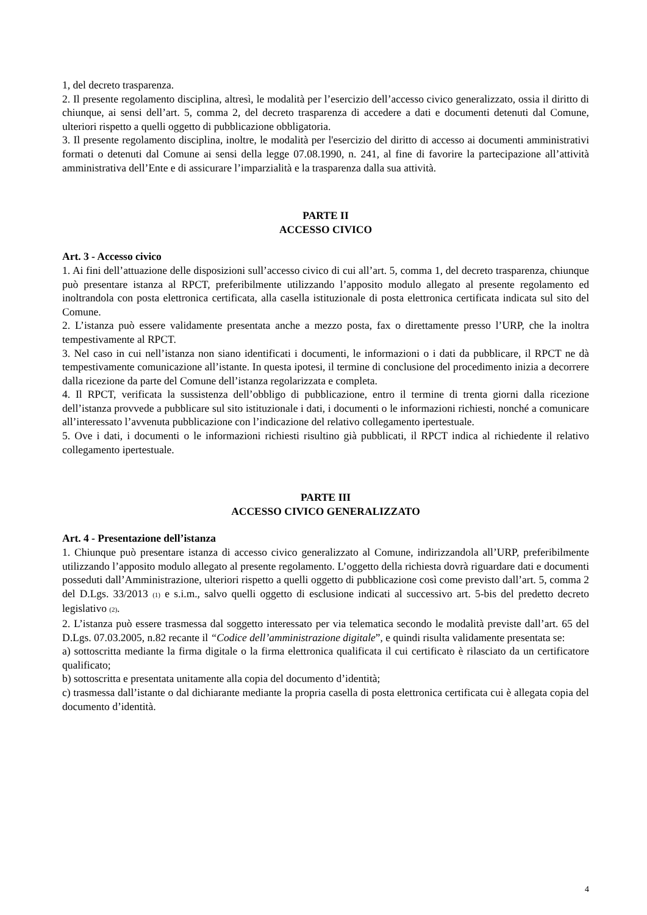1, del decreto trasparenza.
2. Il presente regolamento disciplina, altresì, le modalità per l’esercizio dell’accesso civico generalizzato, ossia il diritto di chiunque, ai sensi dell’art. 5, comma 2, del decreto trasparenza di accedere a dati e documenti detenuti dal Comune, ulteriori rispetto a quelli oggetto di pubblicazione obbligatoria.
3. Il presente regolamento disciplina, inoltre, le modalità per l'esercizio del diritto di accesso ai documenti amministrativi formati o detenuti dal Comune ai sensi della legge 07.08.1990, n. 241, al fine di favorire la partecipazione all’attività amministrativa dell’Ente e di assicurare l’imparzialità e la trasparenza dalla sua attività.
PARTE II
ACCESSO CIVICO
Art. 3 - Accesso civico
1. Ai fini dell’attuazione delle disposizioni sull’accesso civico di cui all’art. 5, comma 1, del decreto trasparenza, chiunque può presentare istanza al RPCT, preferibilmente utilizzando l’apposito modulo allegato al presente regolamento ed inoltrandola con posta elettronica certificata, alla casella istituzionale di posta elettronica certificata indicata sul sito del Comune.
2. L’istanza può essere validamente presentata anche a mezzo posta, fax o direttamente presso l’URP, che la inoltra tempestivamente al RPCT.
3. Nel caso in cui nell’istanza non siano identificati i documenti, le informazioni o i dati da pubblicare, il RPCT ne dà tempestivamente comunicazione all’istante. In questa ipotesi, il termine di conclusione del procedimento inizia a decorrere dalla ricezione da parte del Comune dell’istanza regolarizzata e completa.
4. Il RPCT, verificata la sussistenza dell’obbligo di pubblicazione, entro il termine di trenta giorni dalla ricezione dell’istanza provvede a pubblicare sul sito istituzionale i dati, i documenti o le informazioni richiesti, nonché a comunicare all’interessato l’avvenuta pubblicazione con l’indicazione del relativo collegamento ipertestuale.
5. Ove i dati, i documenti o le informazioni richiesti risultino già pubblicati, il RPCT indica al richiedente il relativo collegamento ipertestuale.
PARTE III
ACCESSO CIVICO GENERALIZZATO
Art. 4 - Presentazione dell’istanza
1. Chiunque può presentare istanza di accesso civico generalizzato al Comune, indirizzandola all’URP, preferibilmente utilizzando l’apposito modulo allegato al presente regolamento. L’oggetto della richiesta dovrà riguardare dati e documenti posseduti dall’Amministrazione, ulteriori rispetto a quelli oggetto di pubblicazione così come previsto dall’art. 5, comma 2 del D.Lgs. 33/2013 (1) e s.i.m., salvo quelli oggetto di esclusione indicati al successivo art. 5-bis del predetto decreto legislativo (2).
2. L’istanza può essere trasmessa dal soggetto interessato per via telematica secondo le modalità previste dall’art. 65 del D.Lgs. 07.03.2005, n.82 recante il “Codice dell’amministrazione digitale”, e quindi risulta validamente presentata se:
a) sottoscritta mediante la firma digitale o la firma elettronica qualificata il cui certificato è rilasciato da un certificatore qualificato;
b) sottoscritta e presentata unitamente alla copia del documento d’identità;
c) trasmessa dall’istante o dal dichiarante mediante la propria casella di posta elettronica certificata cui è allegata copia del documento d’identità.
4